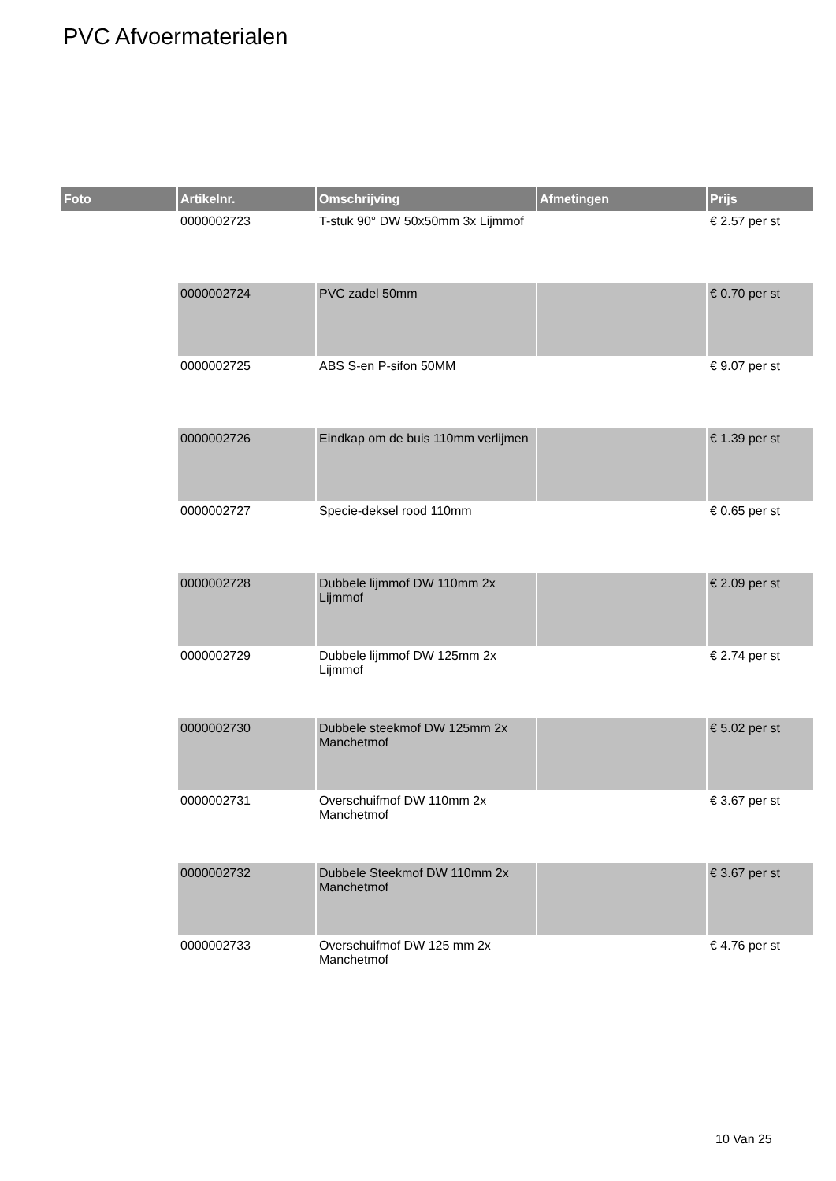PVC Afvoermaterialen
| Foto | Artikelnr. | Omschrijving | Afmetingen | Prijs |
| --- | --- | --- | --- | --- |
| | 0000002723 | T-stuk 90° DW 50x50mm 3x Lijmmof | | € 2.57 per st |
| | 0000002724 | PVC zadel 50mm | | € 0.70 per st |
| | 0000002725 | ABS S-en P-sifon 50MM | | € 9.07 per st |
| | 0000002726 | Eindkap om de buis 110mm verlijmen | | € 1.39 per st |
| | 0000002727 | Specie-deksel rood 110mm | | € 0.65 per st |
| | 0000002728 | Dubbele lijmmof DW 110mm 2x Lijmmof | | € 2.09 per st |
| | 0000002729 | Dubbele lijmmof DW 125mm 2x Lijmmof | | € 2.74 per st |
| | 0000002730 | Dubbele steekmof DW 125mm 2x Manchetmof | | € 5.02 per st |
| | 0000002731 | Overschuifmof DW 110mm 2x Manchetmof | | € 3.67 per st |
| | 0000002732 | Dubbele Steekmof DW 110mm 2x Manchetmof | | € 3.67 per st |
| | 0000002733 | Overschuifmof DW 125 mm 2x Manchetmof | | € 4.76 per st |
10 Van 25